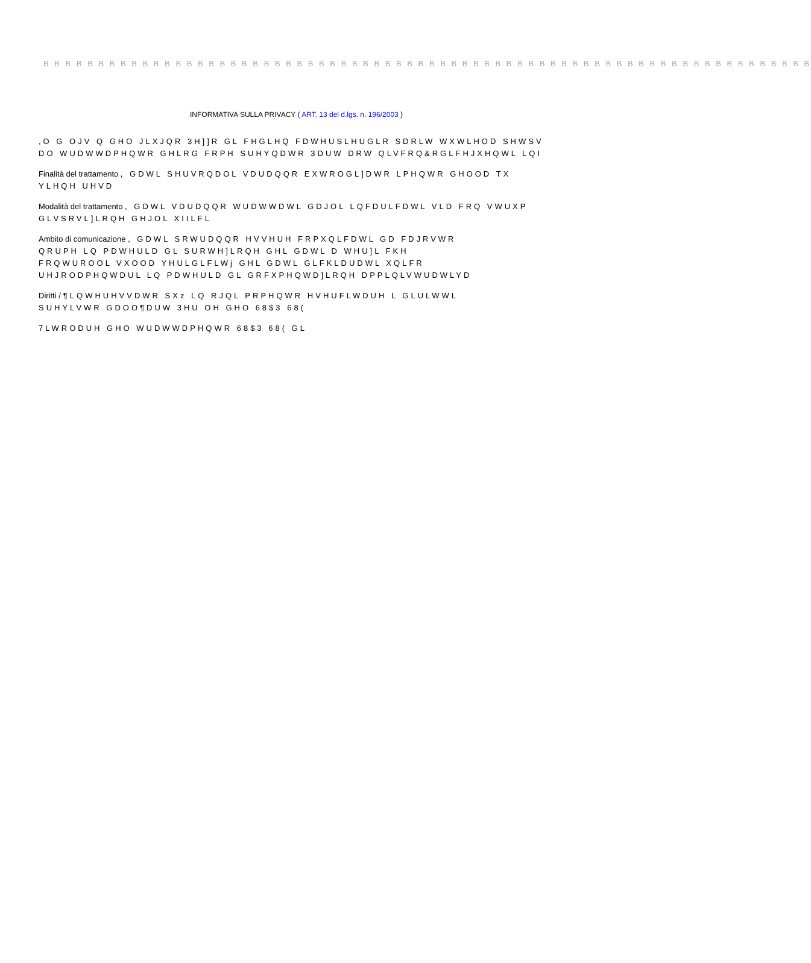B B B B B B B B B B B B B B B B B B B B B B B B B B B B B B B B B B B B B B B B B B B B B B B B B B B B B B B B B B B B B B B B B B B B B B
INFORMATIVA SULLA PRIVACY ( ART. 13 del d.lgs. n. 196/2003 )
,O G OJV Q GHO JLXJQR 3H]]R GL FHGLHQ FDWHUSLHUGLR SDRLW WXWLHOD SHWSV
DO WUDWWDPHQWR GHLRG FRPH SUHYQDWR 3DUW DRW QLVFRQ&RGLFHJXHQWL LQI
Finalità del trattamento , GDWL SHUVRQDOL VDUDQQR EXWROGL]DWR LPHQWR GHOOD TX
YLHQH UHVD
Modalità del trattamento , GDWL VDUDQQR WUDWWDWL GDJOL LQFDULFDWL VLD FRQ VWUXP
GLVSRVL]LRQH GHJOL XIILFL
Ambito di comunicazione , GDWL SRWUDQQR HVVHUH FRPXQLFDWL GD FDJRVWR
QRUPH LQ PDWHULD GL SURWH]LRQH GHL GDWL D WHU]L FKH
FRQWUROOL VXOOD YHULGLFLWj GHL GDWL GLFKLDUDWL XQLFR
UHJRODPHQWDUL LQ PDWHULD GL GRFXPHQWD]LRQH DPPLQLVWUDWLYD
Diritti /¶LQWHUHVVDWR SXz LQ RJQL PRPHQWR HVHUFLWDUH L GLULWWL
SUHYLVWR GDOO¶DUW 3HU OH GHO 68$3 68(
7LWRODUH GHO WUDWWDPHQWR 68$3 68( GL